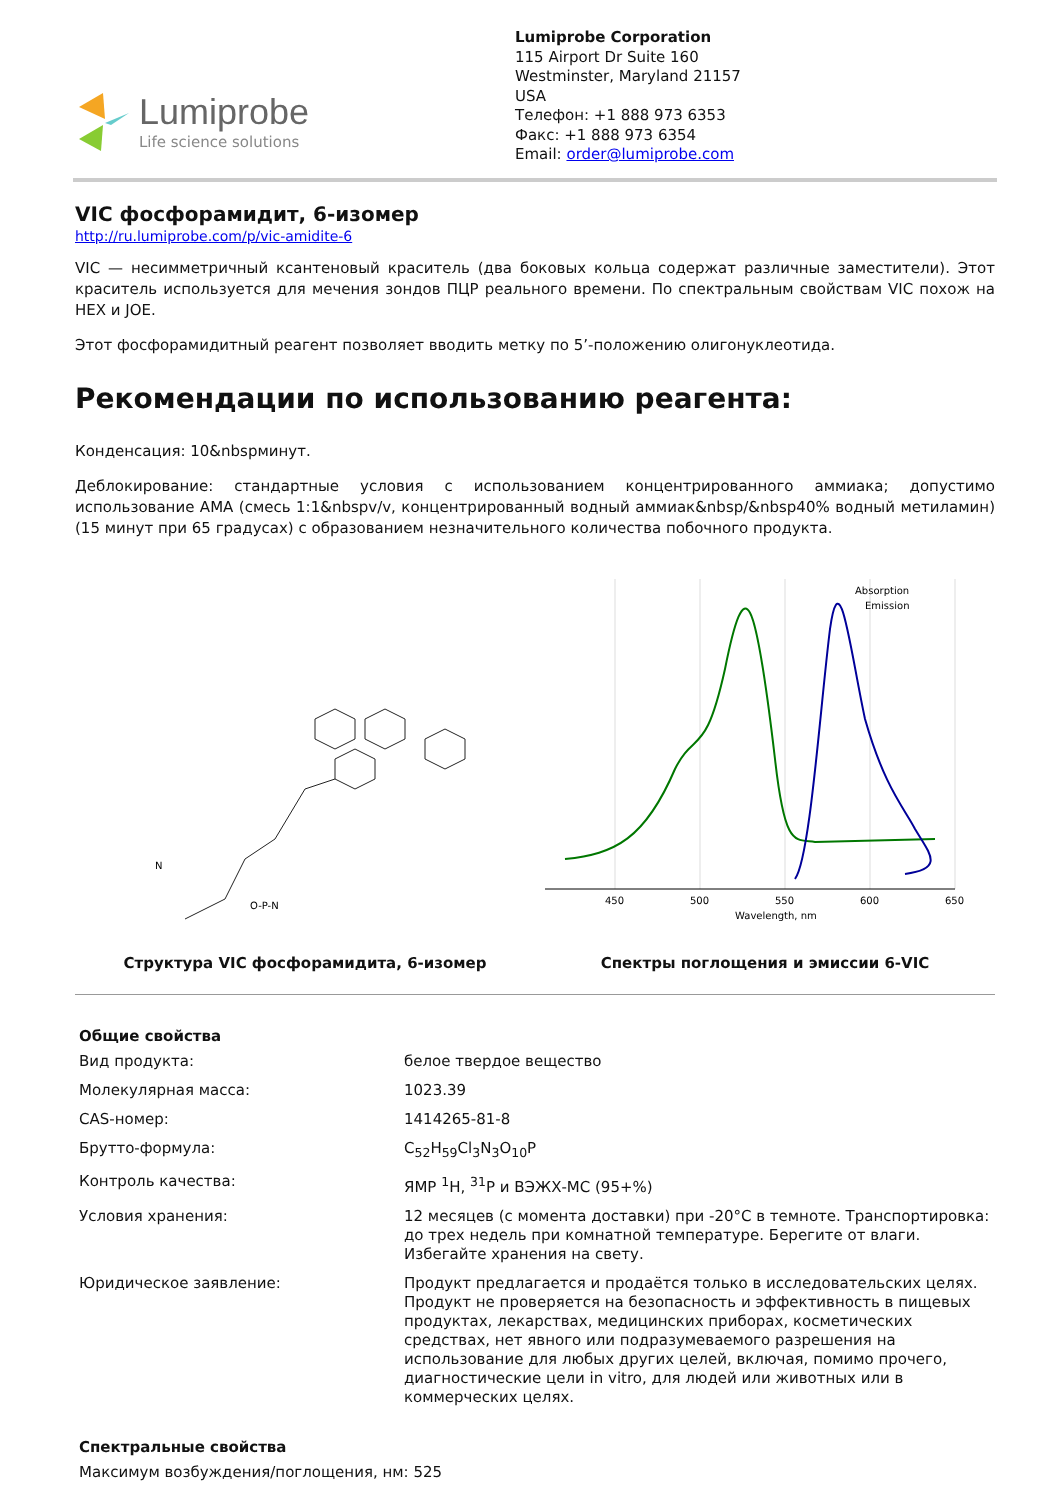Lumiprobe
Life science solutions
Lumiprobe Corporation
115 Airport Dr Suite 160
Westminster, Maryland 21157
USA
Телефон: +1 888 973 6353
Факс: +1 888 973 6354
Email: order@lumiprobe.com
VIC фосфорамидит, 6-изомер
http://ru.lumiprobe.com/p/vic-amidite-6
VIC — несимметричный ксантеновый краситель (два боковых кольца содержат различные заместители). Этот краситель используется для мечения зондов ПЦР реального времени. По спектральным свойствам VIC похож на HEX и JOE.
Этот фосфорамидитный реагент позволяет вводить метку по 5’-положению олигонуклеотида.
Рекомендации по использованию реагента:
Конденсация: 10&nbspминут.
Деблокирование: стандартные условия с использованием концентрированного аммиака; допустимо использование AMA (смесь 1:1&nbspv/v, концентрированный водный аммиак&nbsp/&nbsp40% водный метиламин) (15 минут при 65 градусах) с образованием незначительного количества побочного продукта.
O-P-N
N
Структура VIC фосфорамидита, 6-изомер
450
500
550
600
650
Wavelength, nm
Absorption
Emission
Спектры поглощения и эмиссии 6-VIC
| Общие свойства | |
| --- | --- |
| Вид продукта: | белое твердое вещество |
| Молекулярная масса: | 1023.39 |
| CAS-номер: | 1414265-81-8 |
| Брутто-формула: | C<sub>52</sub>H<sub>59</sub>Cl<sub>3</sub>N<sub>3</sub>O<sub>10</sub>P |
| Контроль качества: | ЯМР <sup>1</sup>H, <sup>31</sup>P и ВЭЖХ-МС (95+%) |
| Условия хранения: | 12 месяцев (с момента доставки) при -20°C в темноте. Транспортировка: до трех недель при комнатной температуре. Берегите от влаги. Избегайте хранения на свету. |
| Юридическое заявление: | Продукт предлагается и продаётся только в исследовательских целях. Продукт не проверяется на безопасность и эффективность в пищевых продуктах, лекарствах, медицинских приборах, косметических средствах, нет явного или подразумеваемого разрешения на использование для любых других целей, включая, помимо прочего, диагностические цели in vitro, для людей или животных или в коммерческих целях. |
| Спектральные свойства | |
| Максимум возбуждения/поглощения, нм: 525 | |